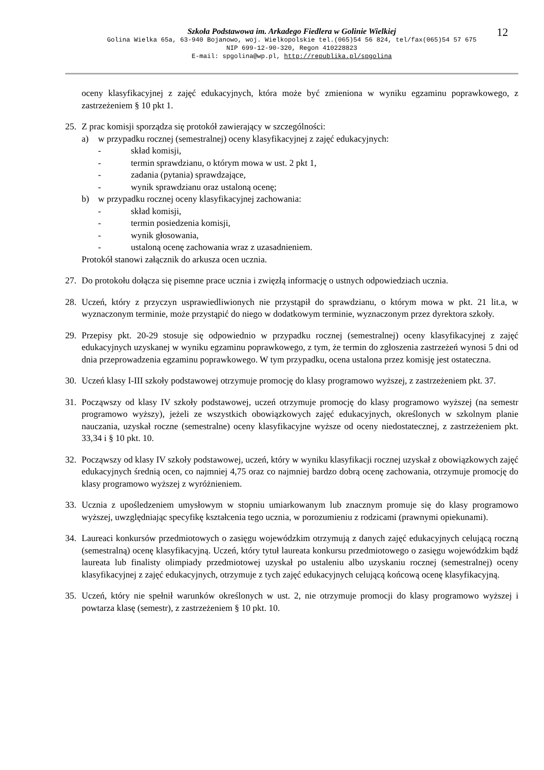Szkoła Podstawowa im. Arkadego Fiedlera w Golinie Wielkiej
Golina Wielka 65a, 63-940 Bojanowo, woj. Wielkopolskie tel.(065)54 56 824, tel/fax(065)54 57 675
NIP 699-12-90-320, Regon 410228823
E-mail: spgolina@wp.pl, http://republika.pl/spgolina
12
oceny klasyfikacyjnej z zajęć edukacyjnych, która może być zmieniona w wyniku egzaminu poprawkowego, z zastrzeżeniem § 10 pkt 1.
25. Z prac komisji sporządza się protokół zawierający w szczególności:
a) w przypadku rocznej (semestralnej) oceny klasyfikacyjnej z zajęć edukacyjnych:
- skład komisji,
- termin sprawdzianu, o którym mowa w ust. 2 pkt 1,
- zadania (pytania) sprawdzające,
- wynik sprawdzianu oraz ustaloną ocenę;
b) w przypadku rocznej oceny klasyfikacyjnej zachowania:
- skład komisji,
- termin posiedzenia komisji,
- wynik głosowania,
- ustaloną ocenę zachowania wraz z uzasadnieniem.
Protokół stanowi załącznik do arkusza ocen ucznia.
27. Do protokołu dołącza się pisemne prace ucznia i zwięzłą informację o ustnych odpowiedziach ucznia.
28. Uczeń, który z przyczyn usprawiedliwionych nie przystąpił do sprawdzianu, o którym mowa w pkt. 21 lit.a, w wyznaczonym terminie, może przystąpić do niego w dodatkowym terminie, wyznaczonym przez dyrektora szkoły.
29. Przepisy pkt. 20-29 stosuje się odpowiednio w przypadku rocznej (semestralnej) oceny klasyfikacyjnej z zajęć edukacyjnych uzyskanej w wyniku egzaminu poprawkowego, z tym, że termin do zgłoszenia zastrzeżeń wynosi 5 dni od dnia przeprowadzenia egzaminu poprawkowego. W tym przypadku, ocena ustalona przez komisję jest ostateczna.
30. Uczeń klasy I-III szkoły podstawowej otrzymuje promocję do klasy programowo wyższej, z zastrzeżeniem pkt. 37.
31. Począwszy od klasy IV szkoły podstawowej, uczeń otrzymuje promocję do klasy programowo wyższej (na semestr programowo wyższy), jeżeli ze wszystkich obowiązkowych zajęć edukacyjnych, określonych w szkolnym planie nauczania, uzyskał roczne (semestralne) oceny klasyfikacyjne wyższe od oceny niedostatecznej, z zastrzeżeniem pkt. 33,34 i § 10 pkt. 10.
32. Począwszy od klasy IV szkoły podstawowej, uczeń, który w wyniku klasyfikacji rocznej uzyskał z obowiązkowych zajęć edukacyjnych średnią ocen, co najmniej 4,75 oraz co najmniej bardzo dobrą ocenę zachowania, otrzymuje promocję do klasy programowo wyższej z wyróżnieniem.
33. Ucznia z upośledzeniem umysłowym w stopniu umiarkowanym lub znacznym promuje się do klasy programowo wyższej, uwzględniając specyfikę kształcenia tego ucznia, w porozumieniu z rodzicami (prawnymi opiekunami).
34. Laureaci konkursów przedmiotowych o zasięgu wojewódzkim otrzymują z danych zajęć edukacyjnych celującą roczną (semestralną) ocenę klasyfikacyjną. Uczeń, który tytuł laureata konkursu przedmiotowego o zasięgu wojewódzkim bądź laureata lub finalisty olimpiady przedmiotowej uzyskał po ustaleniu albo uzyskaniu rocznej (semestralnej) oceny klasyfikacyjnej z zajęć edukacyjnych, otrzymuje z tych zajęć edukacyjnych celującą końcową ocenę klasyfikacyjną.
35. Uczeń, który nie spełnił warunków określonych w ust. 2, nie otrzymuje promocji do klasy programowo wyższej i powtarza klasę (semestr), z zastrzeżeniem § 10 pkt. 10.